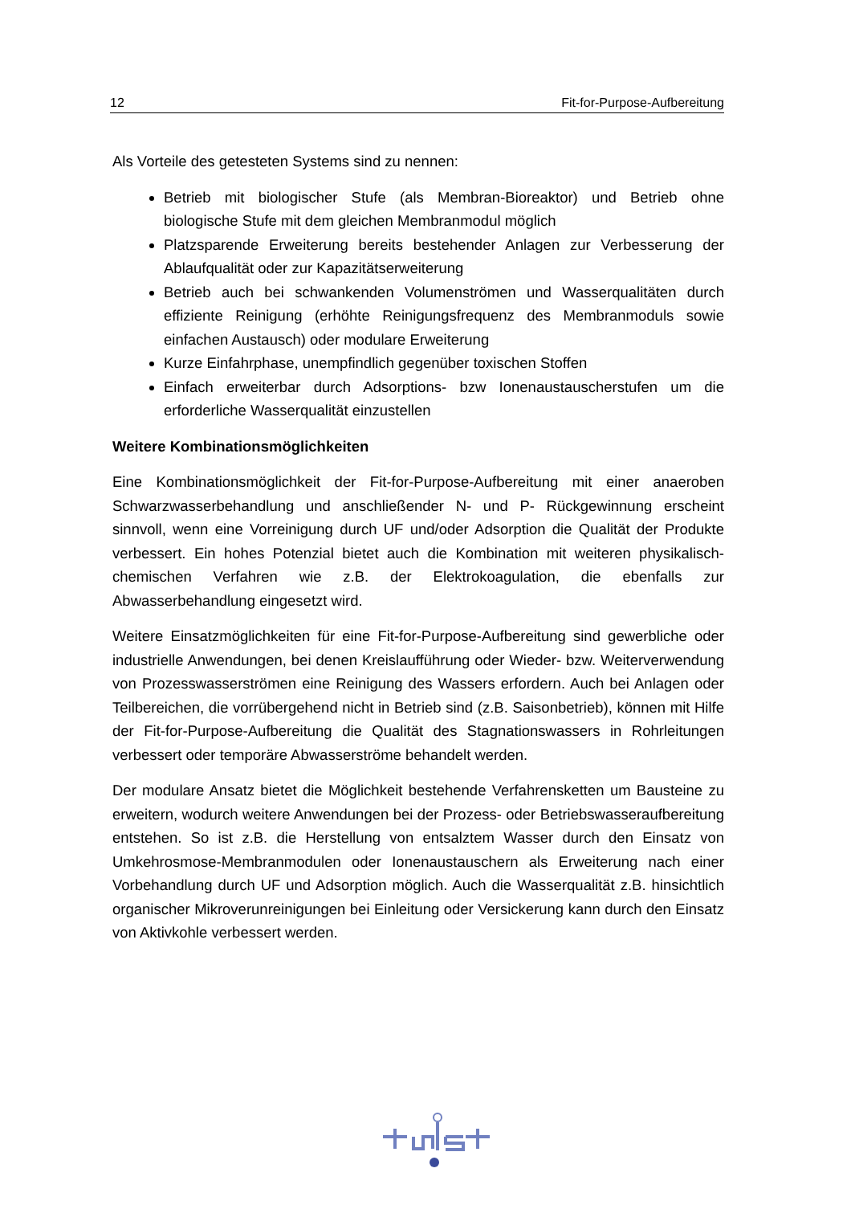12 Fit-for-Purpose-Aufbereitung
Als Vorteile des getesteten Systems sind zu nennen:
Betrieb mit biologischer Stufe (als Membran-Bioreaktor) und Betrieb ohne biologische Stufe mit dem gleichen Membranmodul möglich
Platzsparende Erweiterung bereits bestehender Anlagen zur Verbesserung der Ablaufqualität oder zur Kapazitätserweiterung
Betrieb auch bei schwankenden Volumenströmen und Wasserqualitäten durch effiziente Reinigung (erhöhte Reinigungsfrequenz des Membranmoduls sowie einfachen Austausch) oder modulare Erweiterung
Kurze Einfahrphase, unempfindlich gegenüber toxischen Stoffen
Einfach erweiterbar durch Adsorptions- bzw Ionenaustauscherstufen um die erforderliche Wasserqualität einzustellen
Weitere Kombinationsmöglichkeiten
Eine Kombinationsmöglichkeit der Fit-for-Purpose-Aufbereitung mit einer anaeroben Schwarzwasserbehandlung und anschließender N- und P- Rückgewinnung erscheint sinnvoll, wenn eine Vorreinigung durch UF und/oder Adsorption die Qualität der Produkte verbessert. Ein hohes Potenzial bietet auch die Kombination mit weiteren physikalisch-chemischen Verfahren wie z.B. der Elektrokoagulation, die ebenfalls zur Abwasserbehandlung eingesetzt wird.
Weitere Einsatzmöglichkeiten für eine Fit-for-Purpose-Aufbereitung sind gewerbliche oder industrielle Anwendungen, bei denen Kreislaufführung oder Wieder- bzw. Weiterverwendung von Prozesswasserströmen eine Reinigung des Wassers erfordern. Auch bei Anlagen oder Teilbereichen, die vorrübergehend nicht in Betrieb sind (z.B. Saisonbetrieb), können mit Hilfe der Fit-for-Purpose-Aufbereitung die Qualität des Stagnationswassers in Rohrleitungen verbessert oder temporäre Abwasserströme behandelt werden.
Der modulare Ansatz bietet die Möglichkeit bestehende Verfahrensketten um Bausteine zu erweitern, wodurch weitere Anwendungen bei der Prozess- oder Betriebswasseraufbereitung entstehen. So ist z.B. die Herstellung von entsalztem Wasser durch den Einsatz von Umkehrosmose-Membranmodulen oder Ionenaustauschern als Erweiterung nach einer Vorbehandlung durch UF und Adsorption möglich. Auch die Wasserqualität z.B. hinsichtlich organischer Mikroverunreinigungen bei Einleitung oder Versickerung kann durch den Einsatz von Aktivkohle verbessert werden.